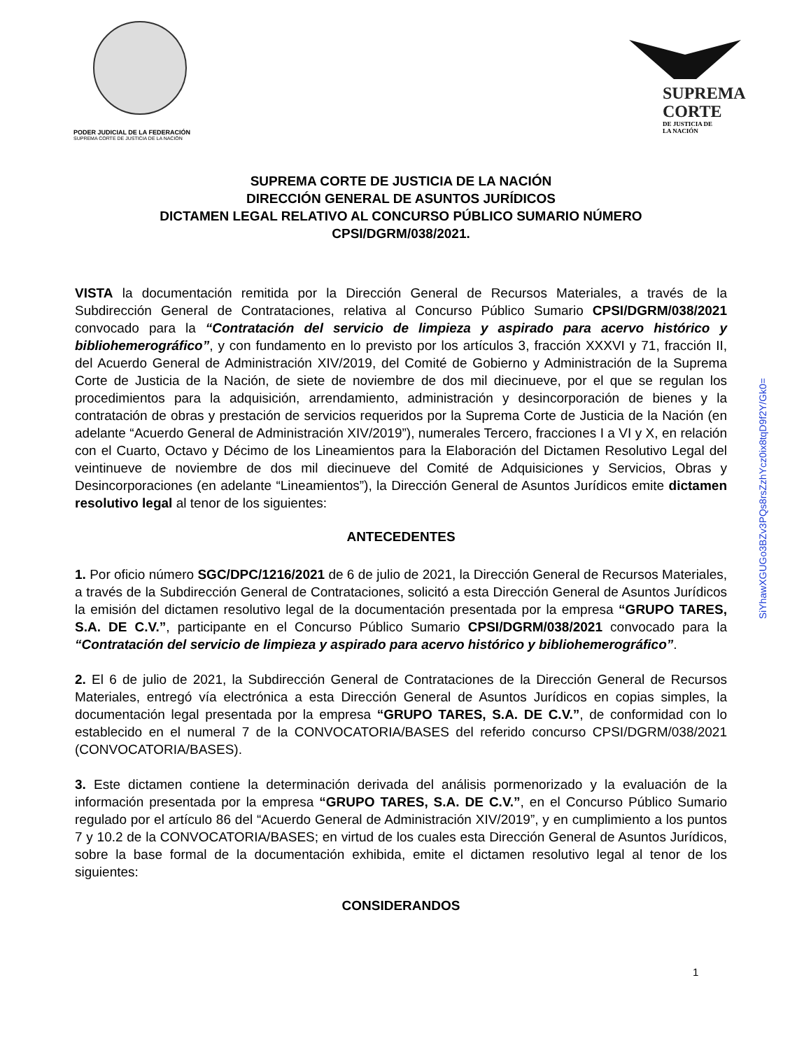PODER JUDICIAL DE LA FEDERACIÓN
SUPREMA CORTE DE JUSTICIA DE LA NACIÓN
SUPREMA
CORTE
DE JUSTICIA DE
LA NACIÓN
SUPREMA CORTE DE JUSTICIA DE LA NACIÓN
DIRECCIÓN GENERAL DE ASUNTOS JURÍDICOS
DICTAMEN LEGAL RELATIVO AL CONCURSO PÚBLICO SUMARIO NÚMERO
CPSI/DGRM/038/2021.
VISTA la documentación remitida por la Dirección General de Recursos Materiales, a través de la Subdirección General de Contrataciones, relativa al Concurso Público Sumario CPSI/DGRM/038/2021 convocado para la “Contratación del servicio de limpieza y aspirado para acervo histórico y bibliohemerográfico”, y con fundamento en lo previsto por los artículos 3, fracción XXXVI y 71, fracción II, del Acuerdo General de Administración XIV/2019, del Comité de Gobierno y Administración de la Suprema Corte de Justicia de la Nación, de siete de noviembre de dos mil diecinueve, por el que se regulan los procedimientos para la adquisición, arrendamiento, administración y desincorporación de bienes y la contratación de obras y prestación de servicios requeridos por la Suprema Corte de Justicia de la Nación (en adelante “Acuerdo General de Administración XIV/2019”), numerales Tercero, fracciones I a VI y X, en relación con el Cuarto, Octavo y Décimo de los Lineamientos para la Elaboración del Dictamen Resolutivo Legal del veintinueve de noviembre de dos mil diecinueve del Comité de Adquisiciones y Servicios, Obras y Desincorporaciones (en adelante “Lineamientos”), la Dirección General de Asuntos Jurídicos emite dictamen resolutivo legal al tenor de los siguientes:
ANTECEDENTES
1. Por oficio número SGC/DPC/1216/2021 de 6 de julio de 2021, la Dirección General de Recursos Materiales, a través de la Subdirección General de Contrataciones, solicitó a esta Dirección General de Asuntos Jurídicos la emisión del dictamen resolutivo legal de la documentación presentada por la empresa “GRUPO TARES, S.A. DE C.V.”, participante en el Concurso Público Sumario CPSI/DGRM/038/2021 convocado para la “Contratación del servicio de limpieza y aspirado para acervo histórico y bibliohemerográfico”.
2. El 6 de julio de 2021, la Subdirección General de Contrataciones de la Dirección General de Recursos Materiales, entregó vía electrónica a esta Dirección General de Asuntos Jurídicos en copias simples, la documentación legal presentada por la empresa “GRUPO TARES, S.A. DE C.V.”, de conformidad con lo establecido en el numeral 7 de la CONVOCATORIA/BASES del referido concurso CPSI/DGRM/038/2021 (CONVOCATORIA/BASES).
3. Este dictamen contiene la determinación derivada del análisis pormenorizado y la evaluación de la información presentada por la empresa “GRUPO TARES, S.A. DE C.V.”, en el Concurso Público Sumario regulado por el artículo 86 del “Acuerdo General de Administración XIV/2019”, y en cumplimiento a los puntos 7 y 10.2 de la CONVOCATORIA/BASES; en virtud de los cuales esta Dirección General de Asuntos Jurídicos, sobre la base formal de la documentación exhibida, emite el dictamen resolutivo legal al tenor de los siguientes:
CONSIDERANDOS
SiYhawXGUGo3BZv3PQs8rsZzhYcz0ix8tqD9f2Y/Gk0=
1